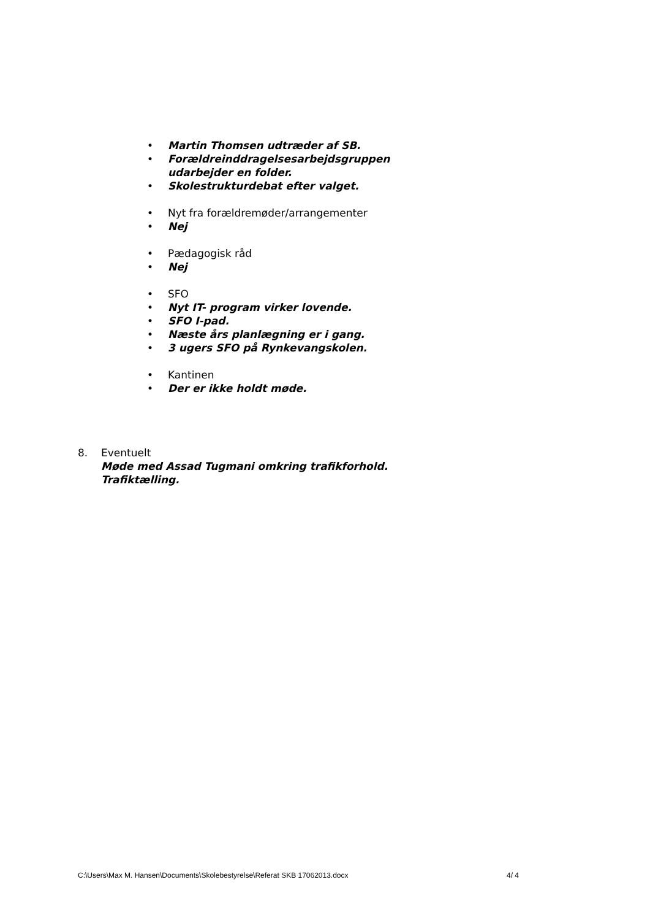• Martin Thomsen udtræder af SB.
• Forældreinddragelsesarbejdsgruppen udarbejder en folder.
• Skolestrukturdebat efter valget.
• Nyt fra forældremøder/arrangementer
• Nej
• Pædagogisk råd
• Nej
• SFO
• Nyt IT- program virker lovende.
• SFO I-pad.
• Næste års planlægning er i gang.
• 3 ugers SFO på Rynkevangskolen.
• Kantinen
• Der er ikke holdt møde.
8. Eventuelt
Møde med Assad Tugmani omkring trafikforhold.
Trafiktælling.
C:\Users\Max M. Hansen\Documents\Skolebestyrelse\Referat SKB 17062013.docx 4/ 4